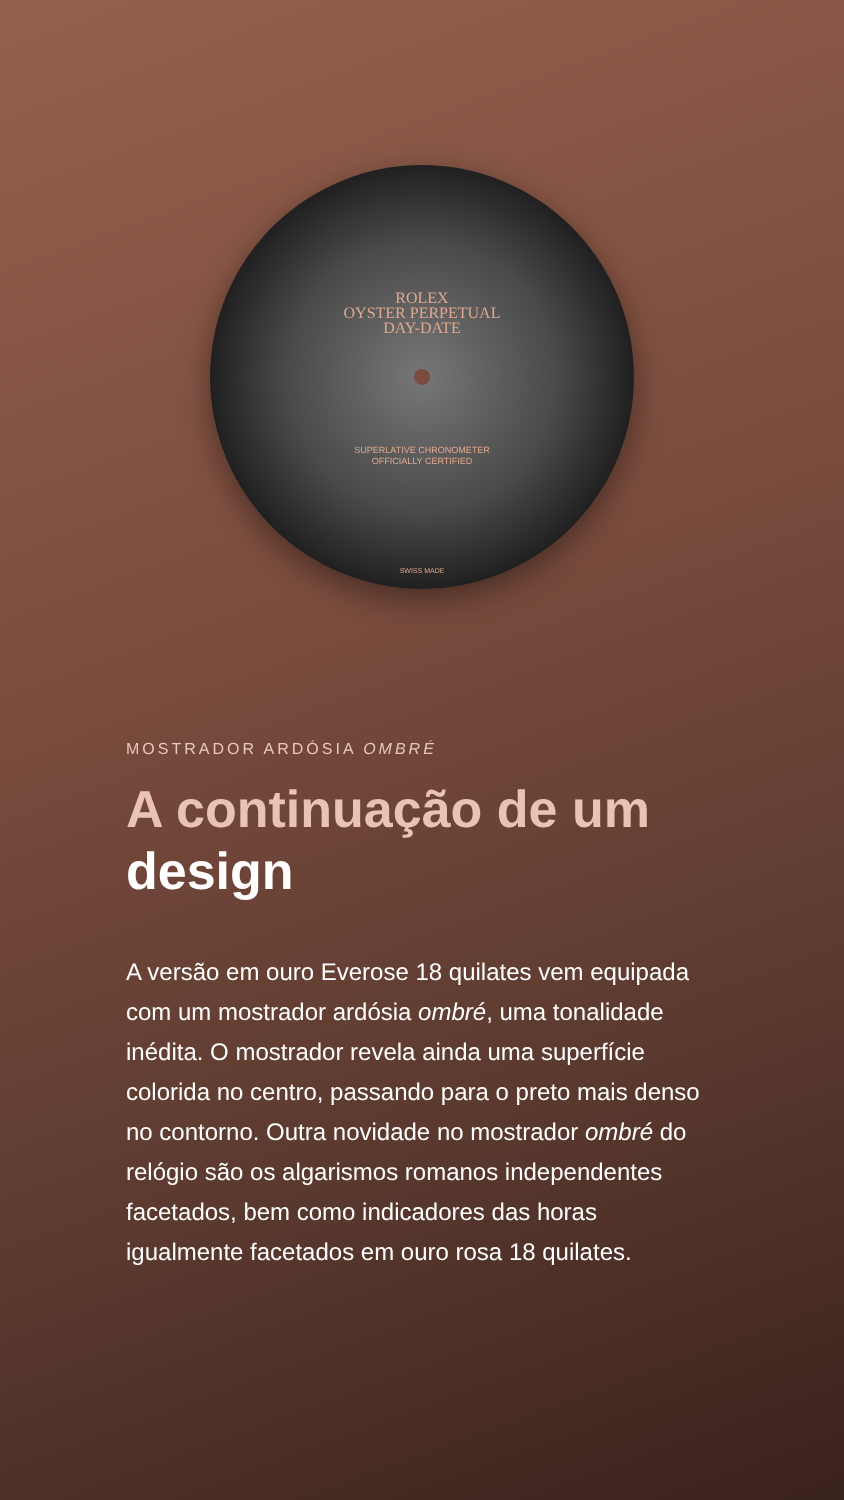ROLEX
OYSTER PERPETUAL
DAY-DATE
SUPERLATIVE CHRONOMETER
OFFICIALLY CERTIFIED
SWISS MADE
MOSTRADOR ARDÓSIA OMBRÉ
A continuação de um design
A versão em ouro Everose 18 quilates vem equipada com um mostrador ardósia ombré, uma tonalidade inédita. O mostrador revela ainda uma superfície colorida no centro, passando para o preto mais denso no contorno. Outra novidade no mostrador ombré do relógio são os algarismos romanos independentes facetados, bem como indicadores das horas igualmente facetados em ouro rosa 18 quilates.